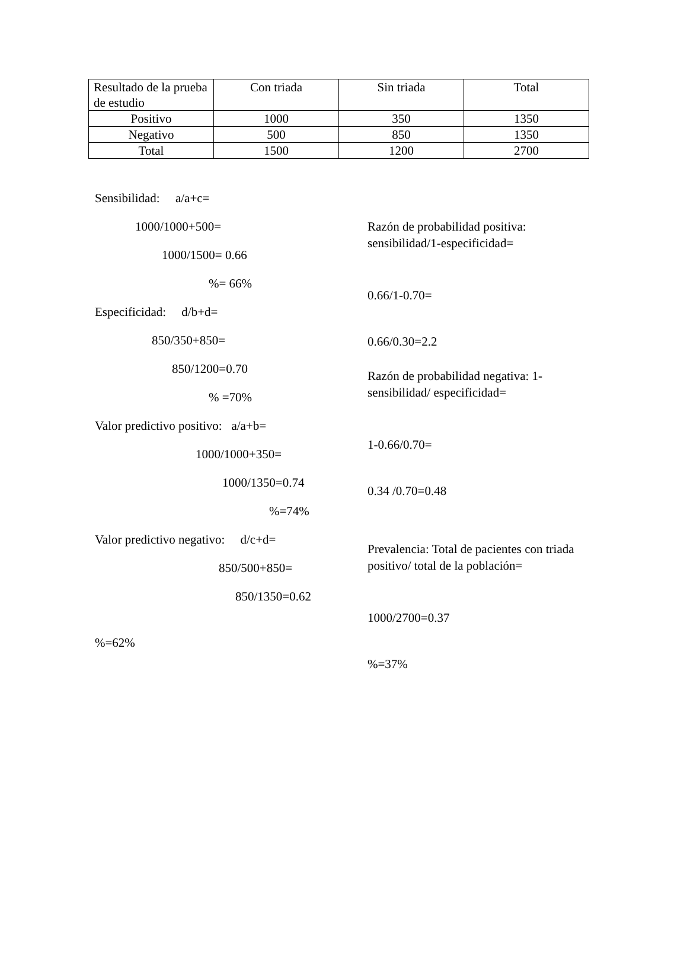| Resultado de la prueba de estudio | Con triada | Sin triada | Total |
| Positivo | 1000 | 350 | 1350 |
| Negativo | 500 | 850 | 1350 |
| Total | 1500 | 1200 | 2700 |
Sensibilidad: a/a+c=
1000/1000+500=
1000/1500= 0.66
%= 66%
Especificidad: d/b+d=
850/350+850=
850/1200=0.70
% =70%
Valor predictivo positivo: a/a+b=
1000/1000+350=
1000/1350=0.74
%=74%
Valor predictivo negativo: d/c+d=
850/500+850=
850/1350=0.62
%=62%
Razón de probabilidad positiva: sensibilidad/1-especificidad=
0.66/1-0.70=
0.66/0.30=2.2
Razón de probabilidad negativa: 1-sensibilidad/ especificidad=
1-0.66/0.70=
0.34 /0.70=0.48
Prevalencia: Total de pacientes con triada positivo/ total de la población=
1000/2700=0.37
%=37%